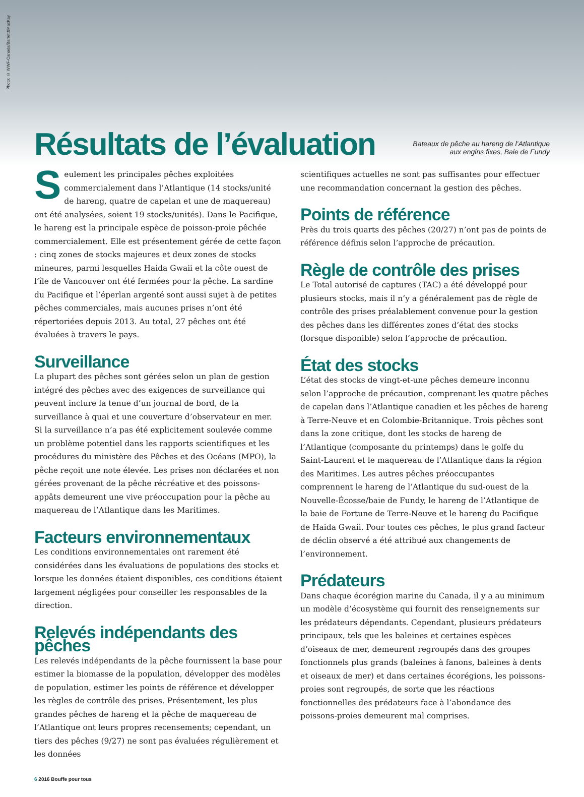Photo: © WWF-Canada/Barrett&MacKay
Résultats de l’évaluation
Bateaux de pêche au hareng de l’Atlantique
aux engins fixes, Baie de Fundy
Seulement les principales pêches exploitées commercialement dans l’Atlantique (14 stocks/unité de hareng, quatre de capelan et une de maquereau) ont été analysées, soient 19 stocks/unités). Dans le Pacifique, le hareng est la principale espèce de poisson-proie pêchée commercialement. Elle est présentement gérée de cette façon : cinq zones de stocks majeures et deux zones de stocks mineures, parmi lesquelles Haida Gwaii et la côte ouest de l’île de Vancouver ont été fermées pour la pêche. La sardine du Pacifique et l’éperlan argenté sont aussi sujet à de petites pêches commerciales, mais aucunes prises n’ont été répertoriées depuis 2013. Au total, 27 pêches ont été évaluées à travers le pays.
Surveillance
La plupart des pêches sont gérées selon un plan de gestion intégré des pêches avec des exigences de surveillance qui peuvent inclure la tenue d’un journal de bord, de la surveillance à quai et une couverture d’observateur en mer. Si la surveillance n’a pas été explicitement soulevée comme un problème potentiel dans les rapports scientifiques et les procédures du ministère des Pêches et des Océans (MPO), la pêche reçoit une note élevée. Les prises non déclarées et non gérées provenant de la pêche récréative et des poissons-appâts demeurent une vive préoccupation pour la pêche au maquereau de l’Atlantique dans les Maritimes.
Facteurs environnementaux
Les conditions environnementales ont rarement été considérées dans les évaluations de populations des stocks et lorsque les données étaient disponibles, ces conditions étaient largement négligées pour conseiller les responsables de la direction.
Relevés indépendants des pêches
Les relevés indépendants de la pêche fournissent la base pour estimer la biomasse de la population, développer des modèles de population, estimer les points de référence et développer les règles de contrôle des prises. Présentement, les plus grandes pêches de hareng et la pêche de maquereau de l’Atlantique ont leurs propres recensements; cependant, un tiers des pêches (9/27) ne sont pas évaluées régulièrement et les données
scientifiques actuelles ne sont pas suffisantes pour effectuer une recommandation concernant la gestion des pêches.
Points de référence
Près du trois quarts des pêches (20/27) n’ont pas de points de référence définis selon l’approche de précaution.
Règle de contrôle des prises
Le Total autorisé de captures (TAC) a été développé pour plusieurs stocks, mais il n’y a généralement pas de règle de contrôle des prises préalablement convenue pour la gestion des pêches dans les différentes zones d’état des stocks (lorsque disponible) selon l’approche de précaution.
État des stocks
L’état des stocks de vingt-et-une pêches demeure inconnu selon l’approche de précaution, comprenant les quatre pêches de capelan dans l’Atlantique canadien et les pêches de hareng à Terre-Neuve et en Colombie-Britannique. Trois pêches sont dans la zone critique, dont les stocks de hareng de l’Atlantique (composante du printemps) dans le golfe du Saint-Laurent et le maquereau de l’Atlantique dans la région des Maritimes. Les autres pêches préoccupantes comprennent le hareng de l’Atlantique du sud-ouest de la Nouvelle-Écosse/baie de Fundy, le hareng de l’Atlantique de la baie de Fortune de Terre-Neuve et le hareng du Pacifique de Haida Gwaii. Pour toutes ces pêches, le plus grand facteur de déclin observé a été attribué aux changements de l’environnement.
Prédateurs
Dans chaque écorégion marine du Canada, il y a au minimum un modèle d’écosystème qui fournit des renseignements sur les prédateurs dépendants. Cependant, plusieurs prédateurs principaux, tels que les baleines et certaines espèces d’oiseaux de mer, demeurent regroupés dans des groupes fonctionnels plus grands (baleines à fanons, baleines à dents et oiseaux de mer) et dans certaines écorégions, les poissons-proies sont regroupés, de sorte que les réactions fonctionnelles des prédateurs face à l’abondance des poissons-proies demeurent mal comprises.
6 2016 Bouffe pour tous